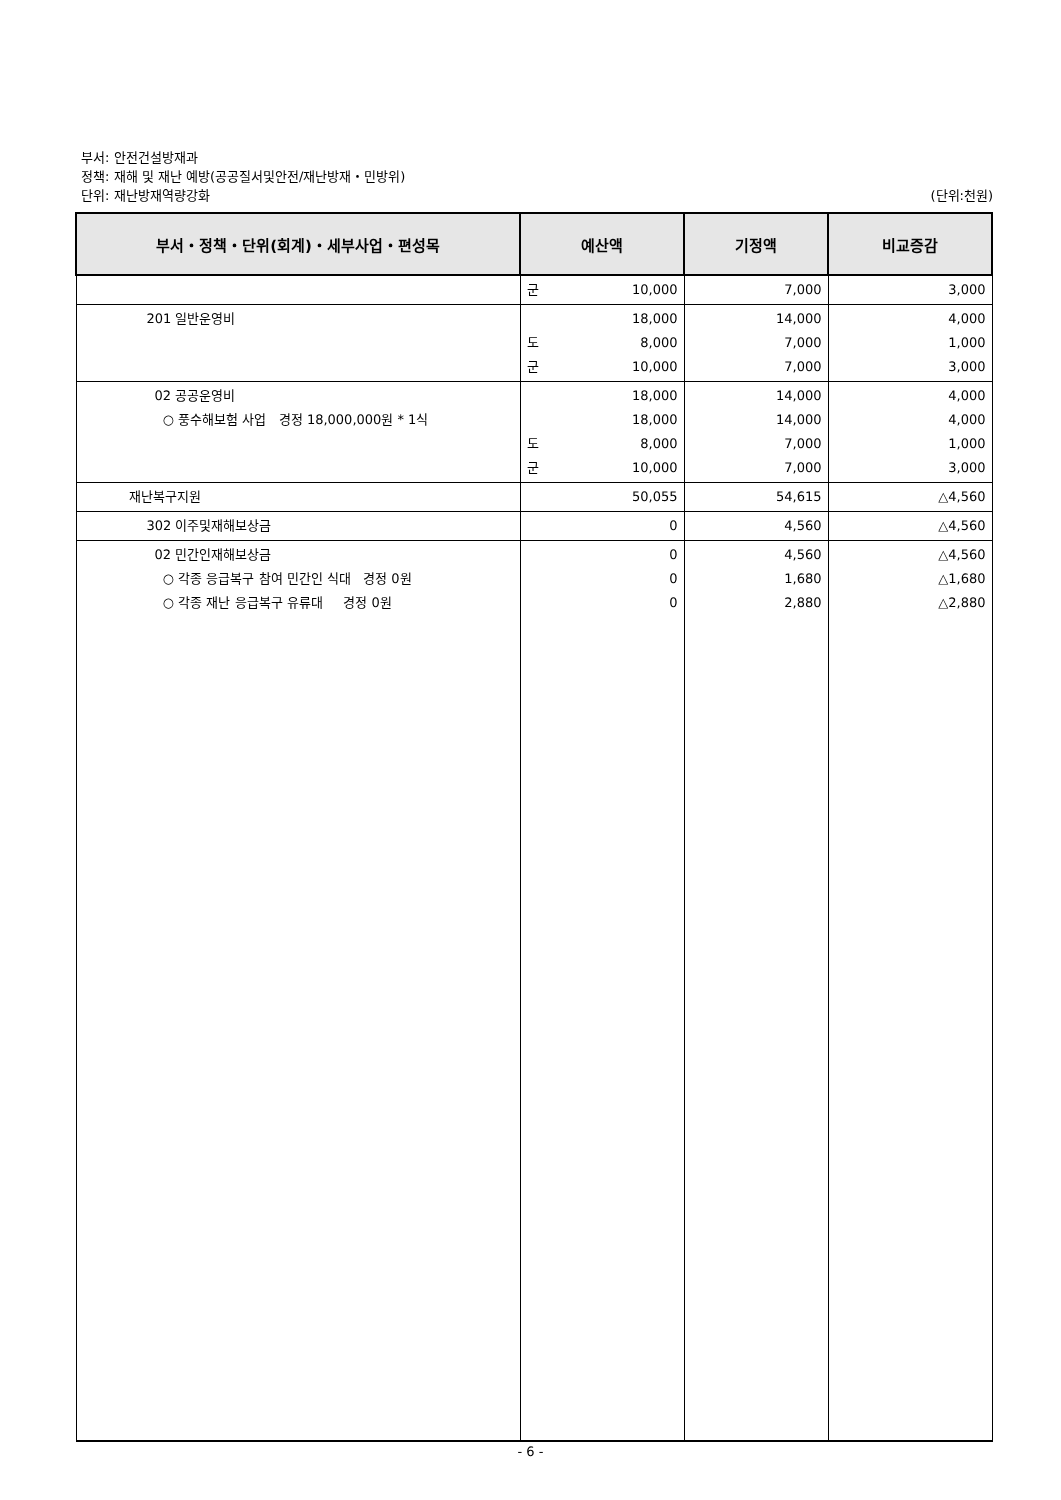부서: 안전건설방재과
정책: 재해 및 재난 예방(공공질서및안전/재난방재・민방위)
단위: 재난방재역량강화 (단위:천원)
| 부서・정책・단위(회계)・세부사업・편성목 | 예산액 | 기정액 | 비교증감 |
| --- | --- | --- | --- |
| | 군 10,000 | 7,000 | 3,000 |
| 201 일반운영비 | 18,000 도 8,000 군 10,000 | 14,000 7,000 7,000 | 4,000 1,000 3,000 |
| 02 공공운영비 ○ 풍수해보험 사업 경정 18,000,000원 * 1식 | 18,000 18,000 도 8,000 군 10,000 | 14,000 14,000 7,000 7,000 | 4,000 4,000 1,000 3,000 |
| 재난복구지원 | 50,055 | 54,615 | △4,560 |
| 302 이주및재해보상금 | 0 | 4,560 | △4,560 |
| 02 민간인재해보상금 ○ 각종 응급복구 참여 민간인 식대 경정 0원 ○ 각종 재난 응급복구 유류대 경정 0원 | 0 0 0 | 4,560 1,680 2,880 | △4,560 △1,680 △2,880 |
- 6 -